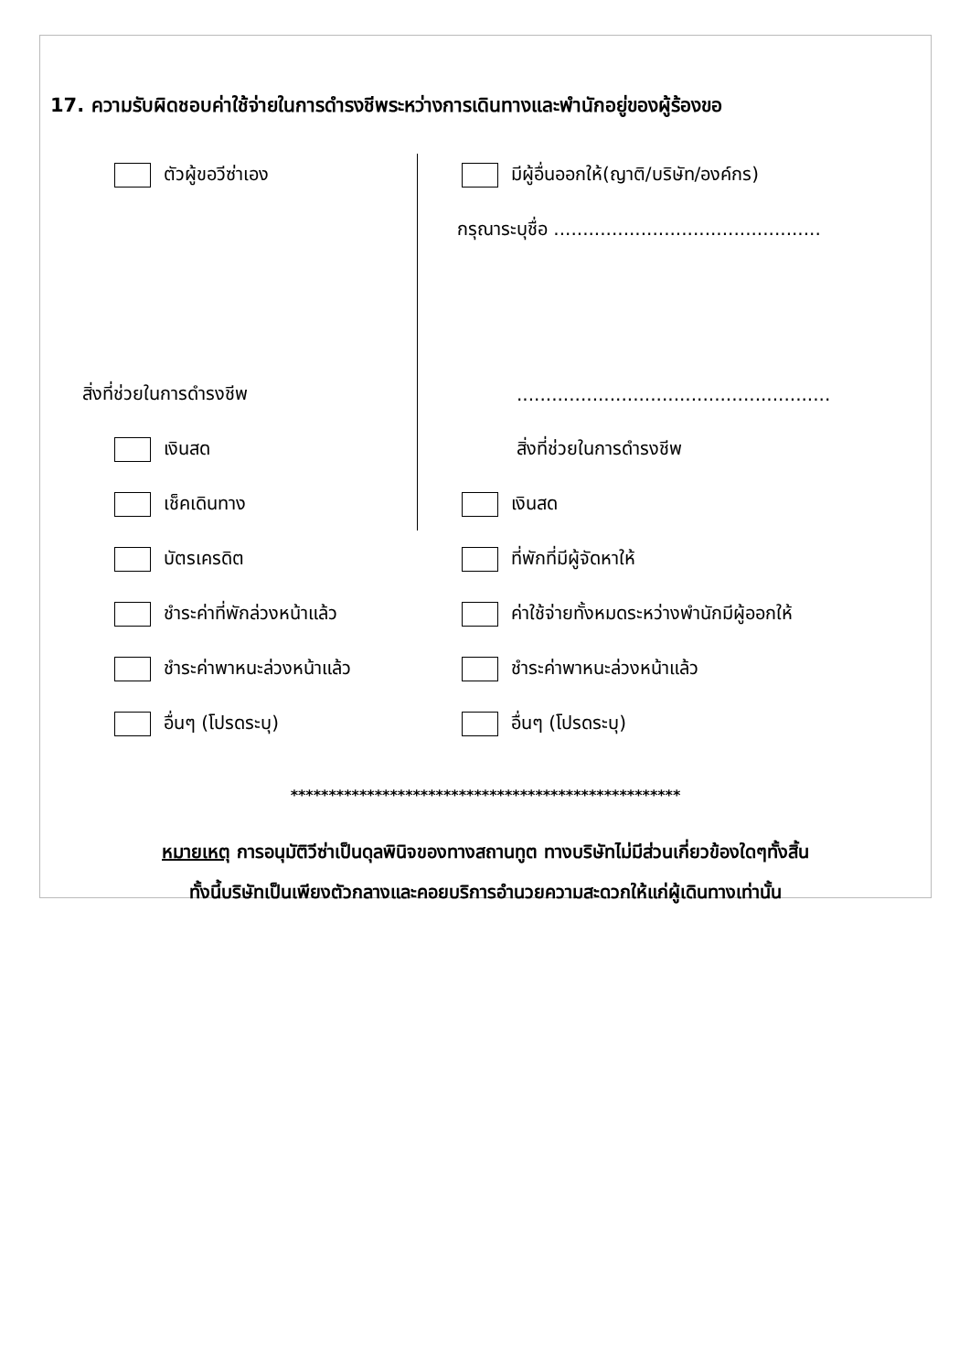17. ความรับผิดชอบค่าใช้จ่ายในการดำรงชีพระหว่างการเดินทางและพำนักอยู่ของผู้ร้องขอ
ตัวผู้ขอวีซ่าเอง
สิ่งที่ช่วยในการดำรงชีพ
เงินสด
เช็คเดินทาง
บัตรเครดิต
ชำระค่าที่พักล่วงหน้าแล้ว
ชำระค่าพาหนะล่วงหน้าแล้ว
อื่นๆ (โปรดระบุ)
มีผู้อื่นออกให้(ญาติ/บริษัท/องค์กร)
กรุณาระบุชื่อ ..............................................
......................................................
สิ่งที่ช่วยในการดำรงชีพ
เงินสด
ที่พักที่มีผู้จัดหาให้
ค่าใช้จ่ายทั้งหมดระหว่างพำนักมีผู้ออกให้
ชำระค่าพาหนะล่วงหน้าแล้ว
อื่นๆ (โปรดระบุ)
***************************************************
หมายเหตุ การอนุมัติวีซ่าเป็นดุลพินิจของทางสถานทูต ทางบริษัทไม่มีส่วนเกี่ยวข้องใดๆทั้งสิ้น
ทั้งนี้บริษัทเป็นเพียงตัวกลางและคอยบริการอำนวยความสะดวกให้แก่ผู้เดินทางเท่านั้น